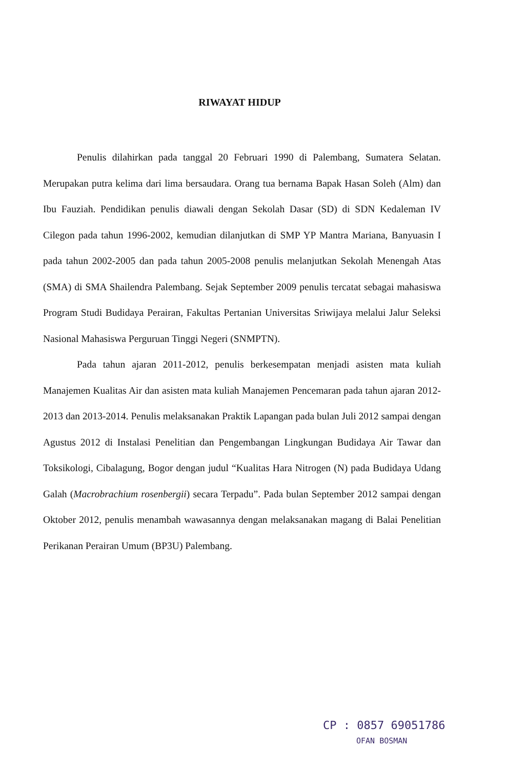RIWAYAT HIDUP
Penulis dilahirkan pada tanggal 20 Februari 1990 di Palembang, Sumatera Selatan. Merupakan putra kelima dari lima bersaudara. Orang tua bernama Bapak Hasan Soleh (Alm) dan Ibu Fauziah. Pendidikan penulis diawali dengan Sekolah Dasar (SD) di SDN Kedaleman IV Cilegon pada tahun 1996-2002, kemudian dilanjutkan di SMP YP Mantra Mariana, Banyuasin I pada tahun 2002-2005 dan pada tahun 2005-2008 penulis melanjutkan Sekolah Menengah Atas (SMA) di SMA Shailendra Palembang. Sejak September 2009 penulis tercatat sebagai mahasiswa Program Studi Budidaya Perairan, Fakultas Pertanian Universitas Sriwijaya melalui Jalur Seleksi Nasional Mahasiswa Perguruan Tinggi Negeri (SNMPTN).
Pada tahun ajaran 2011-2012, penulis berkesempatan menjadi asisten mata kuliah Manajemen Kualitas Air dan asisten mata kuliah Manajemen Pencemaran pada tahun ajaran 2012-2013 dan 2013-2014. Penulis melaksanakan Praktik Lapangan pada bulan Juli 2012 sampai dengan Agustus 2012 di Instalasi Penelitian dan Pengembangan Lingkungan Budidaya Air Tawar dan Toksikologi, Cibalagung, Bogor dengan judul “Kualitas Hara Nitrogen (N) pada Budidaya Udang Galah (Macrobrachium rosenbergii) secara Terpadu”. Pada bulan September 2012 sampai dengan Oktober 2012, penulis menambah wawasannya dengan melaksanakan magang di Balai Penelitian Perikanan Perairan Umum (BP3U) Palembang.
CP : 0857 69051786
OFAN BOSMAN